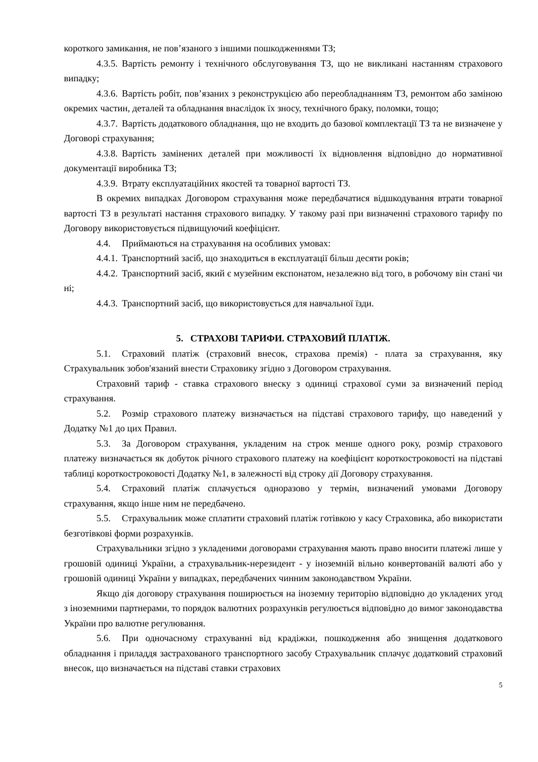короткого замикання, не пов’язаного з іншими пошкодженнями ТЗ;
4.3.5. Вартість ремонту і технічного обслуговування ТЗ, що не викликані настанням страхового випадку;
4.3.6. Вартість робіт, пов’язаних з реконструкцією або переобладнанням ТЗ, ремонтом або заміною окремих частин, деталей та обладнання внаслідок їх зносу, технічного браку, поломки, тощо;
4.3.7. Вартість додаткового обладнання, що не входить до базової комплектації ТЗ та не визначене у Договорі страхування;
4.3.8. Вартість замінених деталей при можливості їх відновлення відповідно до нормативної документації виробника ТЗ;
4.3.9. Втрату експлуатаційних якостей та товарної вартості ТЗ.
В окремих випадках Договором страхування може передбачатися відшкодування втрати товарної вартості ТЗ в результаті настання страхового випадку. У такому разі при визначенні страхового тарифу по Договору використовується підвищуючий коефіцієнт.
4.4. Приймаються на страхування на особливих умовах:
4.4.1. Транспортний засіб, що знаходиться в експлуатації більш десяти років;
4.4.2. Транспортний засіб, який є музейним експонатом, незалежно від того, в робочому він стані чи ні;
4.4.3. Транспортний засіб, що використовується для навчальної їзди.
5. СТРАХОВІ ТАРИФИ. СТРАХОВИЙ ПЛАТІЖ.
5.1. Страховий платіж (страховий внесок, страхова премія) - плата за страхування, яку Страхувальник зобов'язаний внести Страховику згідно з Договором страхування.
Страховий тариф - ставка страхового внеску з одиниці страхової суми за визначений період страхування.
5.2. Розмір страхового платежу визначається на підставі страхового тарифу, що наведений у Додатку №1 до цих Правил.
5.3. За Договором страхування, укладеним на строк менше одного року, розмір страхового платежу визначається як добуток річного страхового платежу на коефіцієнт короткостроковості на підставі таблиці короткостроковості Додатку №1, в залежності від строку дії Договору страхування.
5.4. Страховий платіж сплачується одноразово у термін, визначений умовами Договору страхування, якщо інше ним не передбачено.
5.5. Страхувальник може сплатити страховий платіж готівкою у касу Страховика, або використати безготівкові форми розрахунків.
Страхувальники згідно з укладеними договорами страхування мають право вносити платежі лише у грошовій одиниці України, а страхувальник-нерезидент - у іноземній вільно конвертованій валюті або у грошовій одиниці України у випадках, передбачених чинним законодавством України.
Якщо дія договору страхування поширюється на іноземну територію відповідно до укладених угод з іноземними партнерами, то порядок валютних розрахунків регулюється відповідно до вимог законодавства України про валютне регулювання.
5.6. При одночасному страхуванні від крадіжки, пошкодження або знищення додаткового обладнання і приладдя застрахованого транспортного засобу Страхувальник сплачує додатковий страховий внесок, що визначається на підставі ставки страхових
5